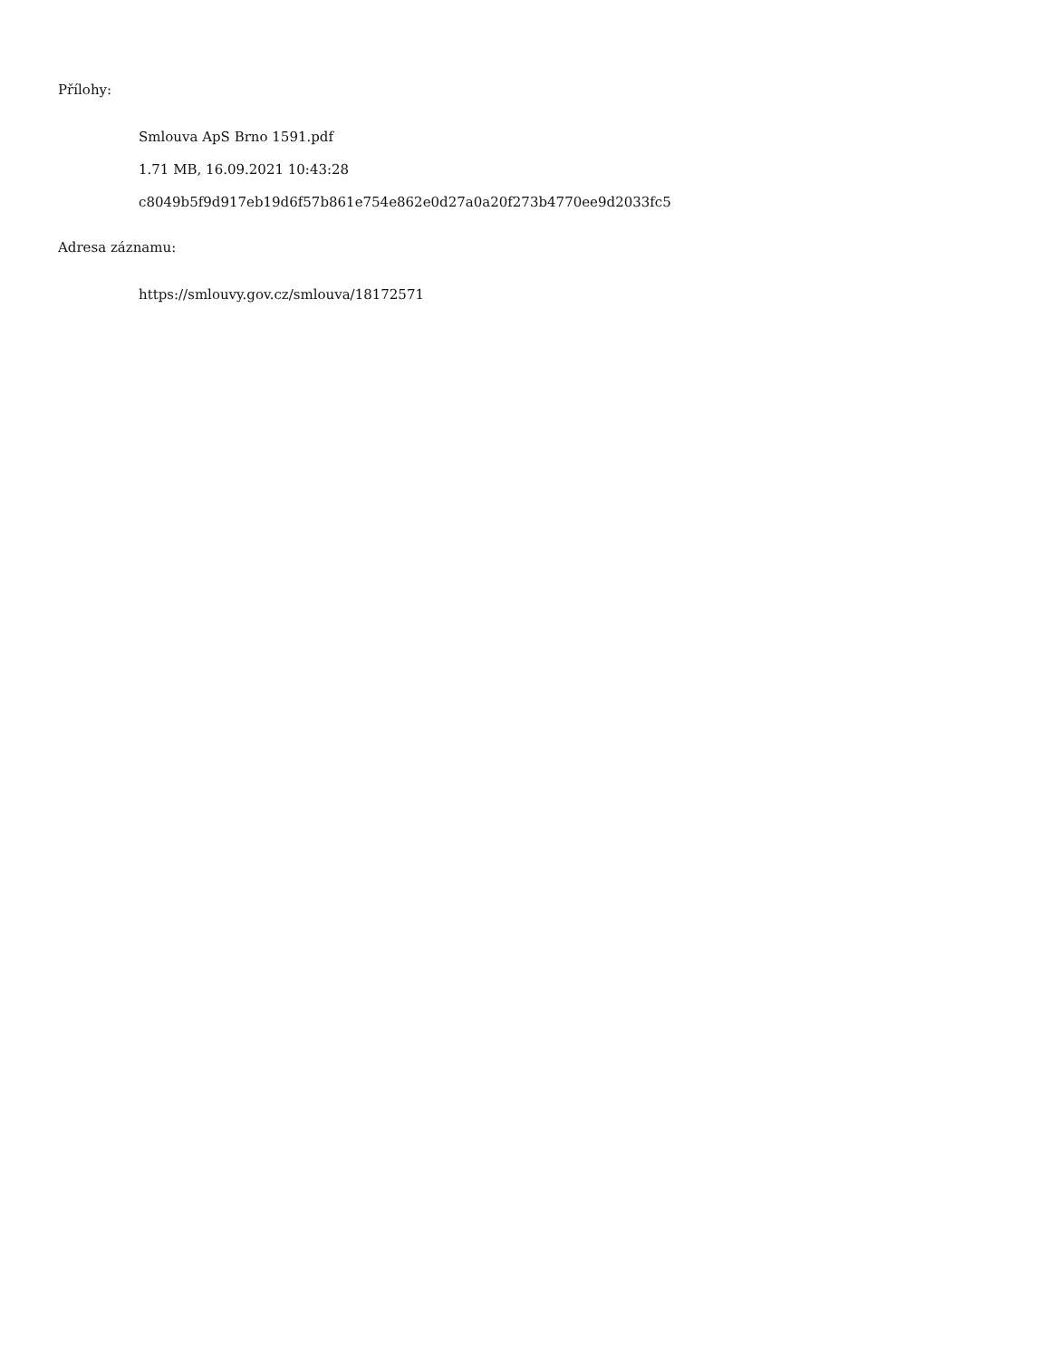Přílohy:
Smlouva ApS Brno 1591.pdf
1.71 MB, 16.09.2021 10:43:28
c8049b5f9d917eb19d6f57b861e754e862e0d27a0a20f273b4770ee9d2033fc5
Adresa záznamu:
https://smlouvy.gov.cz/smlouva/18172571